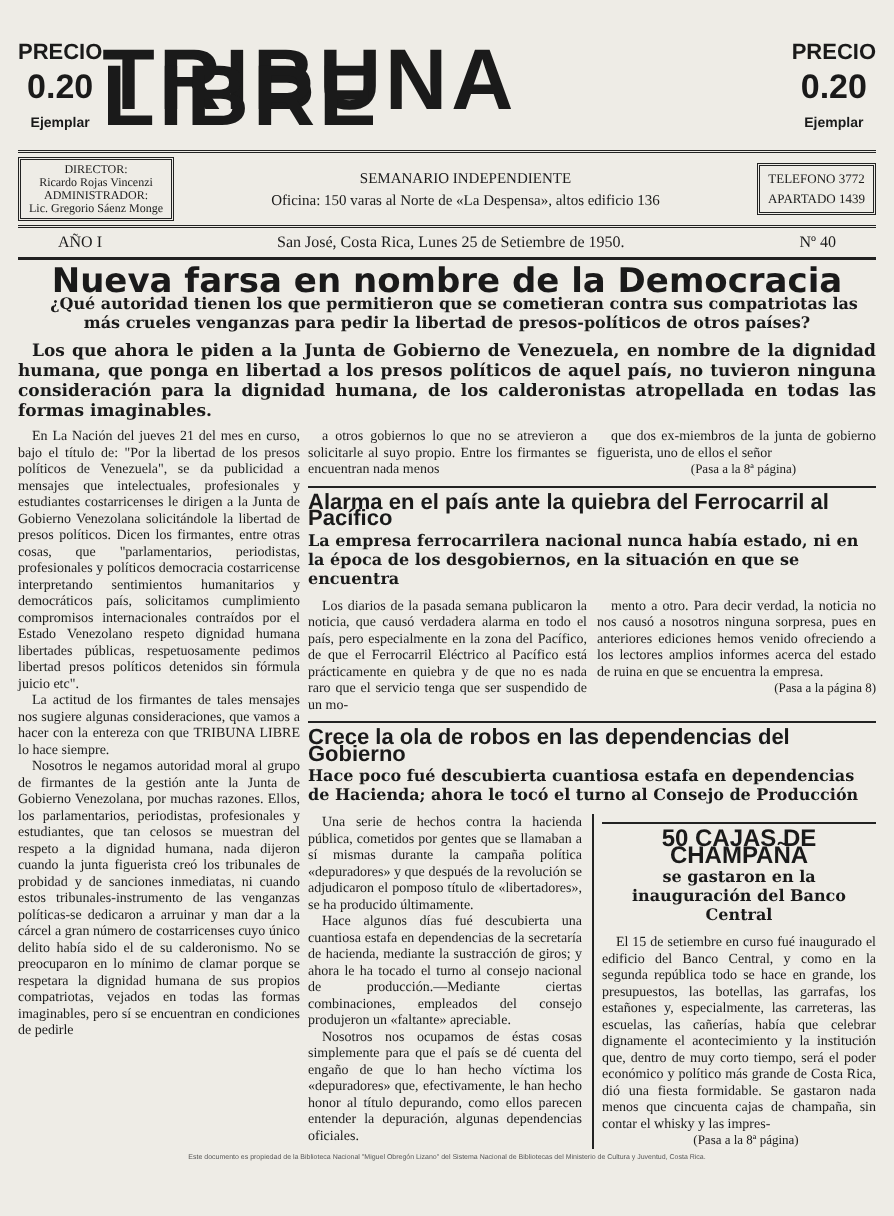PRECIO
0.20
Ejemplar
TRIBUNA LIBRE
PRECIO
0.20
Ejemplar
DIRECTOR:
Ricardo Rojas Vincenzi
ADMINISTRADOR:
Lic. Gregorio Sáenz Monge
SEMANARIO INDEPENDIENTE
Oficina: 150 varas al Norte de «La Despensa», altos edificio 136
TELEFONO 3772
APARTADO 1439
AÑO I San José, Costa Rica, Lunes 25 de Setiembre de 1950. Nº 40
Nueva farsa en nombre de la Democracia
¿Qué autoridad tienen los que permitieron que se cometieran contra sus compatriotas las más crueles venganzas para pedir la libertad de presos-políticos de otros países?
Los que ahora le piden a la Junta de Gobierno de Venezuela, en nombre de la dignidad humana, que ponga en libertad a los presos políticos de aquel país, no tuvieron ninguna consideración para la dignidad humana, de los calderonistas atropellada en todas las formas imaginables.
En La Nación del jueves 21 del mes en curso, bajo el título de: "Por la libertad de los presos políticos de Venezuela", se da publicidad a mensajes que intelectuales, profesionales y estudiantes costarricenses le dirigen a la Junta de Gobierno Venezolana solicitándole la libertad de presos políticos. Dicen los firmantes, entre otras cosas, que "parlamentarios, periodistas, profesionales y políticos democracia costarricense interpretando sentimientos humanitarios y democráticos país, solicitamos cumplimiento compromisos internacionales contraídos por el Estado Venezolano respeto dignidad humana libertades públicas, respetuosamente pedimos libertad presos políticos detenidos sin fórmula juicio etc".
La actitud de los firmantes de tales mensajes nos sugiere algunas consideraciones, que vamos a hacer con la entereza con que TRIBUNA LIBRE lo hace siempre.
Nosotros le negamos autoridad moral al grupo de firmantes de la gestión ante la Junta de Gobierno Venezolana, por muchas razones. Ellos, los parlamentarios, periodistas, profesionales y estudiantes, que tan celosos se muestran del respeto a la dignidad humana, nada dijeron cuando la junta figuerista creó los tribunales de probidad y de sanciones inmediatas, ni cuando estos tribunales-instrumento de las venganzas políticas-se dedicaron a arruinar y man dar a la cárcel a gran número de costarricenses cuyo único delito había sido el de su calderonismo. No se preocuparon en lo mínimo de clamar porque se respetara la dignidad humana de sus propios compatriotas, vejados en todas las formas imaginables, pero sí se encuentran en condiciones de pedirle
a otros gobiernos lo que no se atrevieron a solicitarle al suyo propio. Entre los firmantes se encuentran nada menos
que dos ex-miembros de la junta de gobierno figuerista, uno de ellos el señor
(Pasa a la 8ª página)
Alarma en el país ante la quiebra del Ferrocarril al Pacífico
La empresa ferrocarrilera nacional nunca había estado, ni en la época de los desgobiernos, en la situación en que se encuentra
Los diarios de la pasada semana publicaron la noticia, que causó verdadera alarma en todo el país, pero especialmente en la zona del Pacífico, de que el Ferrocarril Eléctrico al Pacífico está prácticamente en quiebra y de que no es nada raro que el servicio tenga que ser suspendido de un mo-
mento a otro. Para decir verdad, la noticia no nos causó a nosotros ninguna sorpresa, pues en anteriores ediciones hemos venido ofreciendo a los lectores amplios informes acerca del estado de ruina en que se encuentra la empresa.
(Pasa a la página 8)
Crece la ola de robos en las dependencias del Gobierno
Hace poco fué descubierta cuantiosa estafa en dependencias de Hacienda; ahora le tocó el turno al Consejo de Producción
Una serie de hechos contra la hacienda pública, cometidos por gentes que se llamaban a sí mismas durante la campaña política «depuradores» y que después de la revolución se adjudicaron el pomposo título de «libertadores», se ha producido últimamente.
Hace algunos días fué descubierta una cuantiosa estafa en dependencias de la secretaría de hacienda, mediante la sustracción de giros; y ahora le ha tocado el turno al consejo nacional de producción.—Mediante ciertas combinaciones, empleados del consejo produjeron un «faltante» apreciable.
Nosotros nos ocupamos de éstas cosas simplemente para que el país se dé cuenta del engaño de que lo han hecho víctima los «depuradores» que, efectivamente, le han hecho honor al título depurando, como ellos parecen entender la depuración, algunas dependencias oficiales.
50 CAJAS DE CHAMPAÑA
se gastaron en la inauguración del Banco Central
El 15 de setiembre en curso fué inaugurado el edificio del Banco Central, y como en la segunda república todo se hace en grande, los presupuestos, las botellas, las garrafas, los estañones y, especialmente, las carreteras, las escuelas, las cañerías, había que celebrar dignamente el acontecimiento y la institución que, dentro de muy corto tiempo, será el poder económico y político más grande de Costa Rica, dió una fiesta formidable. Se gastaron nada menos que cincuenta cajas de champaña, sin contar el whisky y las impres-
(Pasa a la 8ª página)
Este documento es propiedad de la Biblioteca Nacional "Miguel Obregón Lizano" del Sistema Nacional de Bibliotecas del Ministerio de Cultura y Juventud, Costa Rica.